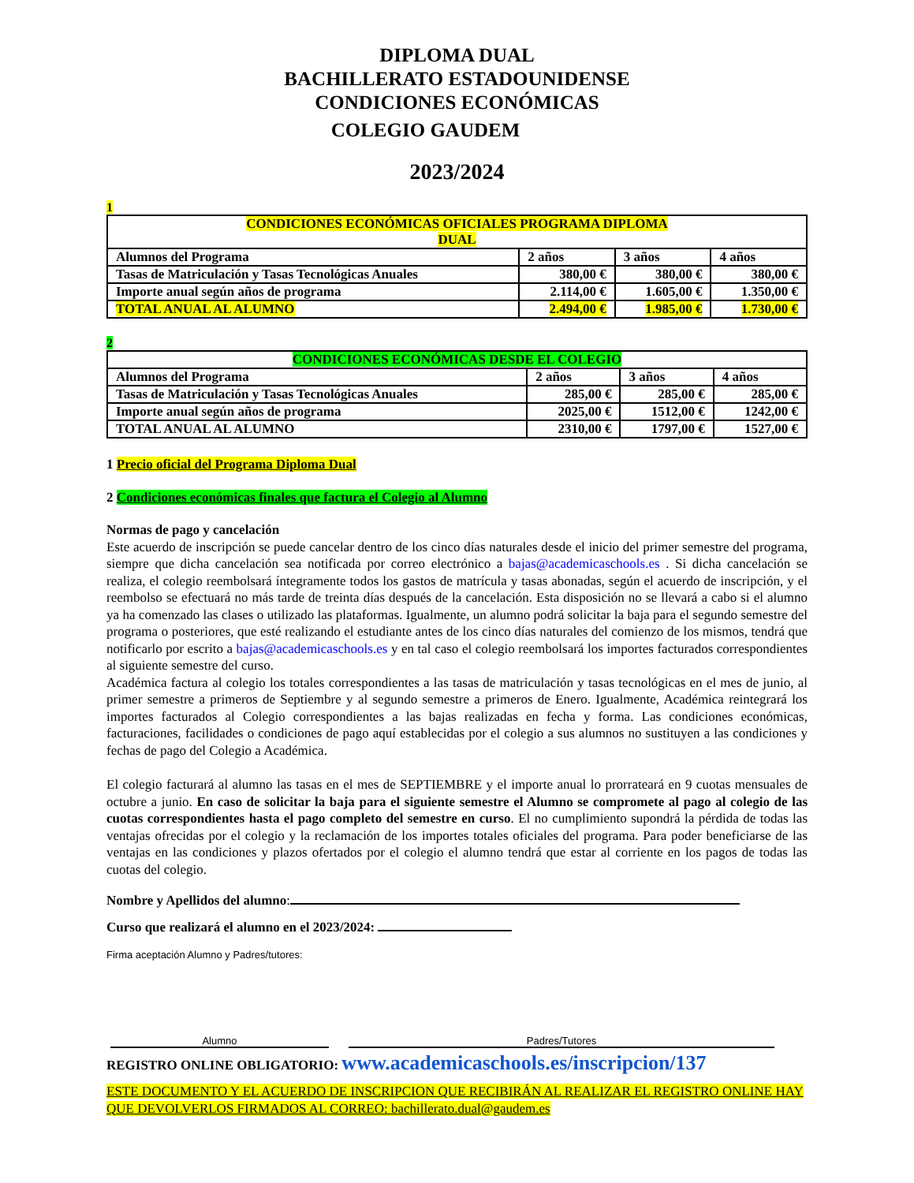DIPLOMA DUAL
BACHILLERATO ESTADOUNIDENSE
CONDICIONES ECONÓMICAS
COLEGIO GAUDEM
2023/2024
1
| CONDICIONES ECONÓMICAS OFICIALES PROGRAMA DIPLOMA DUAL | | | |
| --- | --- | --- | --- |
| Alumnos del Programa | 2 años | 3 años | 4 años |
| Tasas de Matriculación y Tasas Tecnológicas Anuales | 380,00 € | 380,00 € | 380,00 € |
| Importe anual según años de programa | 2.114,00 € | 1.605,00 € | 1.350,00 € |
| TOTAL ANUAL AL ALUMNO | 2.494,00 € | 1.985,00 € | 1.730,00 € |
2
| CONDICIONES ECONÓMICAS DESDE EL COLEGIO | | | |
| --- | --- | --- | --- |
| Alumnos del Programa | 2 años | 3 años | 4 años |
| Tasas de Matriculación y Tasas Tecnológicas Anuales | 285,00 € | 285,00 € | 285,00 € |
| Importe anual según años de programa | 2025,00 € | 1512,00 € | 1242,00 € |
| TOTAL ANUAL AL ALUMNO | 2310,00 € | 1797,00 € | 1527,00 € |
1 Precio oficial del Programa Diploma Dual
2 Condiciones económicas finales que factura el Colegio al Alumno
Normas de pago y cancelación
Este acuerdo de inscripción se puede cancelar dentro de los cinco días naturales desde el inicio del primer semestre del programa, siempre que dicha cancelación sea notificada por correo electrónico a bajas@academicaschools.es . Si dicha cancelación se realiza, el colegio reembolsará íntegramente todos los gastos de matrícula y tasas abonadas, según el acuerdo de inscripción, y el reembolso se efectuará no más tarde de treinta días después de la cancelación. Esta disposición no se llevará a cabo si el alumno ya ha comenzado las clases o utilizado las plataformas. Igualmente, un alumno podrá solicitar la baja para el segundo semestre del programa o posteriores, que esté realizando el estudiante antes de los cinco días naturales del comienzo de los mismos, tendrá que notificarlo por escrito a bajas@academicaschools.es y en tal caso el colegio reembolsará los importes facturados correspondientes al siguiente semestre del curso.
Académica factura al colegio los totales correspondientes a las tasas de matriculación y tasas tecnológicas en el mes de junio, al primer semestre a primeros de Septiembre y al segundo semestre a primeros de Enero. Igualmente, Académica reintegrará los importes facturados al Colegio correspondientes a las bajas realizadas en fecha y forma. Las condiciones económicas, facturaciones, facilidades o condiciones de pago aquí establecidas por el colegio a sus alumnos no sustituyen a las condiciones y fechas de pago del Colegio a Académica.
El colegio facturará al alumno las tasas en el mes de SEPTIEMBRE y el importe anual lo prorrateará en 9 cuotas mensuales de octubre a junio. En caso de solicitar la baja para el siguiente semestre el Alumno se compromete al pago al colegio de las cuotas correspondientes hasta el pago completo del semestre en curso. El no cumplimiento supondrá la pérdida de todas las ventajas ofrecidas por el colegio y la reclamación de los importes totales oficiales del programa. Para poder beneficiarse de las ventajas en las condiciones y plazos ofertados por el colegio el alumno tendrá que estar al corriente en los pagos de todas las cuotas del colegio.
Nombre y Apellidos del alumno:
Curso que realizará el alumno en el 2023/2024:
Firma aceptación Alumno y Padres/tutores:
Alumno Padres/Tutores
REGISTRO ONLINE OBLIGATORIO: www.academicaschools.es/inscripcion/137
ESTE DOCUMENTO Y EL ACUERDO DE INSCRIPCION QUE RECIBIRÁN AL REALIZAR EL REGISTRO ONLINE HAY QUE DEVOLVERLOS FIRMADOS AL CORREO: bachillerato.dual@gaudem.es